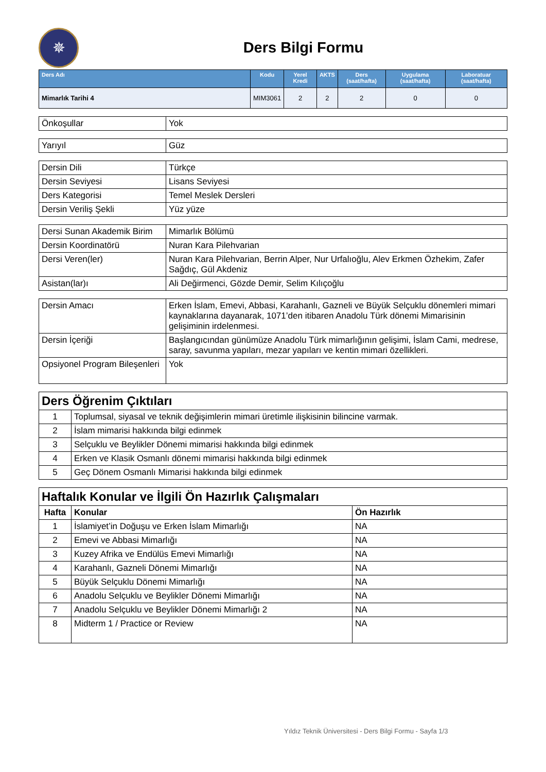✵
Ders Bilgi Formu
| Ders Adı | Kodu | Yerel Kredi | AKTS | Ders (saat/hafta) | Uygulama (saat/hafta) | Laboratuar (saat/hafta) |
| --- | --- | --- | --- | --- | --- | --- |
| Mimarlık Tarihi 4 | MIM3061 | 2 | 2 | 2 | 0 | 0 |
| Önkoşullar | Yok |
| Yarıyıl | Güz |
| Dersin Dili | Türkçe |
| Dersin Seviyesi | Lisans Seviyesi |
| Ders Kategorisi | Temel Meslek Dersleri |
| Dersin Veriliş Şekli | Yüz yüze |
| Dersi Sunan Akademik Birim | Mimarlık Bölümü |
| Dersin Koordinatörü | Nuran Kara Pilehvarian |
| Dersi Veren(ler) | Nuran Kara Pilehvarian, Berrin Alper, Nur Urfalıoğlu, Alev Erkmen Özhekim, Zafer Sağdıç, Gül Akdeniz |
| Asistan(lar)ı | Ali Değirmenci, Gözde Demir, Selim Kılıçoğlu |
| Dersin Amacı | Erken İslam, Emevi, Abbasi, Karahanlı, Gazneli ve Büyük Selçuklu dönemleri mimari kaynaklarına dayanarak, 1071’den itibaren Anadolu Türk dönemi Mimarisinin gelişiminin irdelenmesi. |
| Dersin İçeriği | Başlangıcından günümüze Anadolu Türk mimarlığının gelişimi, İslam Cami, medrese, saray, savunma yapıları, mezar yapıları ve kentin mimari özellikleri. |
| Opsiyonel Program Bileşenleri | Yok |
| Ders Öğrenim Çıktıları | |
| 1 | Toplumsal, siyasal ve teknik değişimlerin mimari üretimle ilişkisinin bilincine varmak. |
| 2 | İslam mimarisi hakkında bilgi edinmek |
| 3 | Selçuklu ve Beylikler Dönemi mimarisi hakkında bilgi edinmek |
| 4 | Erken ve Klasik Osmanlı dönemi mimarisi hakkında bilgi edinmek |
| 5 | Geç Dönem Osmanlı Mimarisi hakkında bilgi edinmek |
| Haftalık Konular ve İlgili Ön Hazırlık Çalışmaları | | |
| Hafta | Konular | Ön Hazırlık |
| 1 | İslamiyet’in Doğuşu ve Erken İslam Mimarlığı | NA |
| 2 | Emevi ve Abbasi Mimarlığı | NA |
| 3 | Kuzey Afrika ve Endülüs Emevi Mimarlığı | NA |
| 4 | Karahanlı, Gazneli Dönemi Mimarlığı | NA |
| 5 | Büyük Selçuklu Dönemi Mimarlığı | NA |
| 6 | Anadolu Selçuklu ve Beylikler Dönemi Mimarlığı | NA |
| 7 | Anadolu Selçuklu ve Beylikler Dönemi Mimarlığı 2 | NA |
| 8 | Midterm 1 / Practice or Review | NA |
Yıldız Teknik Üniversitesi - Ders Bilgi Formu - Sayfa 1/3